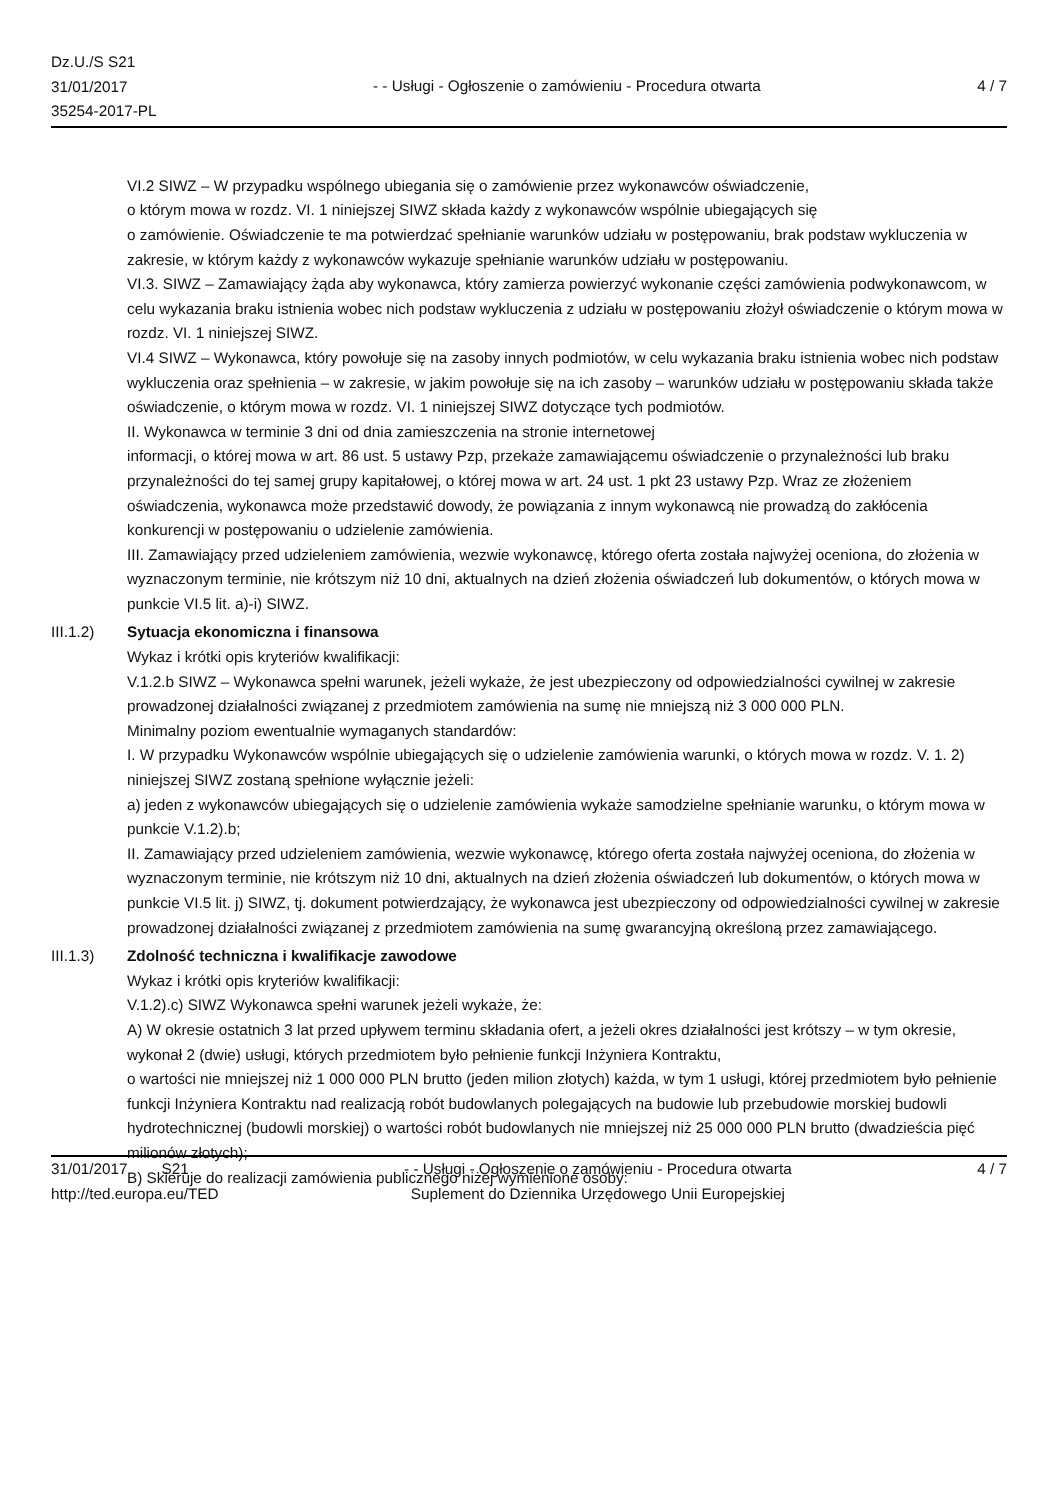Dz.U./S S21
31/01/2017
35254-2017-PL
- - Usługi - Ogłoszenie o zamówieniu - Procedura otwarta
4 / 7
VI.2 SIWZ – W przypadku wspólnego ubiegania się o zamówienie przez wykonawców oświadczenie,
o którym mowa w rozdz. VI. 1 niniejszej SIWZ składa każdy z wykonawców wspólnie ubiegających się
o zamówienie. Oświadczenie te ma potwierdzać spełnianie warunków udziału w postępowaniu, brak podstaw wykluczenia w zakresie, w którym każdy z wykonawców wykazuje spełnianie warunków udziału w postępowaniu.
VI.3. SIWZ – Zamawiający żąda aby wykonawca, który zamierza powierzyć wykonanie części zamówienia podwykonawcom, w celu wykazania braku istnienia wobec nich podstaw wykluczenia z udziału w postępowaniu złożył oświadczenie o którym mowa w rozdz. VI. 1 niniejszej SIWZ.
VI.4 SIWZ – Wykonawca, który powołuje się na zasoby innych podmiotów, w celu wykazania braku istnienia wobec nich podstaw wykluczenia oraz spełnienia – w zakresie, w jakim powołuje się na ich zasoby – warunków udziału w postępowaniu składa także oświadczenie, o którym mowa w rozdz. VI. 1 niniejszej SIWZ dotyczące tych podmiotów.
II. Wykonawca w terminie 3 dni od dnia zamieszczenia na stronie internetowej
informacji, o której mowa w art. 86 ust. 5 ustawy Pzp, przekaże zamawiającemu oświadczenie o przynależności lub braku przynależności do tej samej grupy kapitałowej, o której mowa w art. 24 ust. 1 pkt 23 ustawy Pzp. Wraz ze złożeniem oświadczenia, wykonawca może przedstawić dowody, że powiązania z innym wykonawcą nie prowadzą do zakłócenia konkurencji w postępowaniu o udzielenie zamówienia.
III. Zamawiający przed udzieleniem zamówienia, wezwie wykonawcę, którego oferta została najwyżej oceniona, do złożenia w wyznaczonym terminie, nie krótszym niż 10 dni, aktualnych na dzień złożenia oświadczeń lub dokumentów, o których mowa w punkcie VI.5 lit. a)-i) SIWZ.
III.1.2) Sytuacja ekonomiczna i finansowa
Wykaz i krótki opis kryteriów kwalifikacji:
V.1.2.b SIWZ – Wykonawca spełni warunek, jeżeli wykaże, że jest ubezpieczony od odpowiedzialności cywilnej w zakresie prowadzonej działalności związanej z przedmiotem zamówienia na sumę nie mniejszą niż 3 000 000 PLN.
Minimalny poziom ewentualnie wymaganych standardów:
I. W przypadku Wykonawców wspólnie ubiegających się o udzielenie zamówienia warunki, o których mowa w rozdz. V. 1. 2) niniejszej SIWZ zostaną spełnione wyłącznie jeżeli:
a) jeden z wykonawców ubiegających się o udzielenie zamówienia wykaże samodzielne spełnianie warunku, o którym mowa w punkcie V.1.2).b;
II. Zamawiający przed udzieleniem zamówienia, wezwie wykonawcę, którego oferta została najwyżej oceniona, do złożenia w wyznaczonym terminie, nie krótszym niż 10 dni, aktualnych na dzień złożenia oświadczeń lub dokumentów, o których mowa w punkcie VI.5 lit. j) SIWZ, tj. dokument potwierdzający, że wykonawca jest ubezpieczony od odpowiedzialności cywilnej w zakresie prowadzonej działalności związanej z przedmiotem zamówienia na sumę gwarancyjną określoną przez zamawiającego.
III.1.3) Zdolność techniczna i kwalifikacje zawodowe
Wykaz i krótki opis kryteriów kwalifikacji:
V.1.2).c) SIWZ Wykonawca spełni warunek jeżeli wykaże, że:
A) W okresie ostatnich 3 lat przed upływem terminu składania ofert, a jeżeli okres działalności jest krótszy – w tym okresie, wykonał 2 (dwie) usługi, których przedmiotem było pełnienie funkcji Inżyniera Kontraktu,
o wartości nie mniejszej niż 1 000 000 PLN brutto (jeden milion złotych) każda, w tym 1 usługi, której przedmiotem było pełnienie funkcji Inżyniera Kontraktu nad realizacją robót budowlanych polegających na budowie lub przebudowie morskiej budowli hydrotechnicznej (budowli morskiej) o wartości robót budowlanych nie mniejszej niż 25 000 000 PLN brutto (dwadzieścia pięć milionów złotych);
B) Skieruje do realizacji zamówienia publicznego niżej wymienione osoby:
31/01/2017 S21
http://ted.europa.eu/TED
- - Usługi - Ogłoszenie o zamówieniu - Procedura otwarta
Suplement do Dziennika Urzędowego Unii Europejskiej
4 / 7